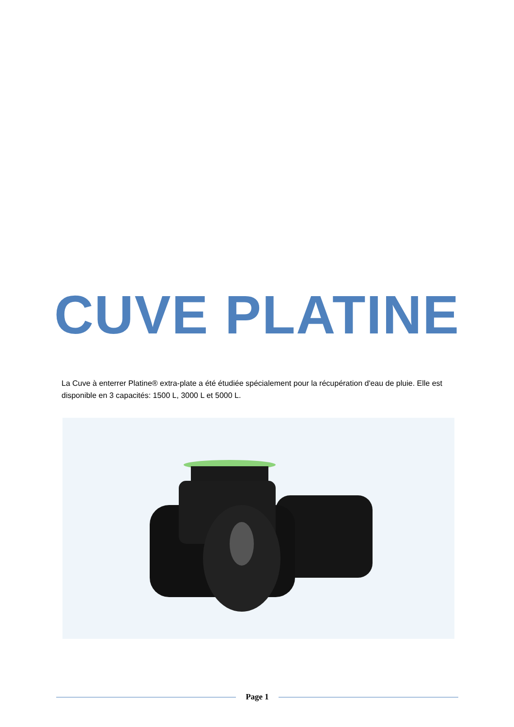CUVE PLATINE
La Cuve à enterrer Platine® extra-plate a été étudiée spécialement pour la récupération d'eau de pluie. Elle est disponible en 3 capacités: 1500 L, 3000 L et 5000 L.
Page 1